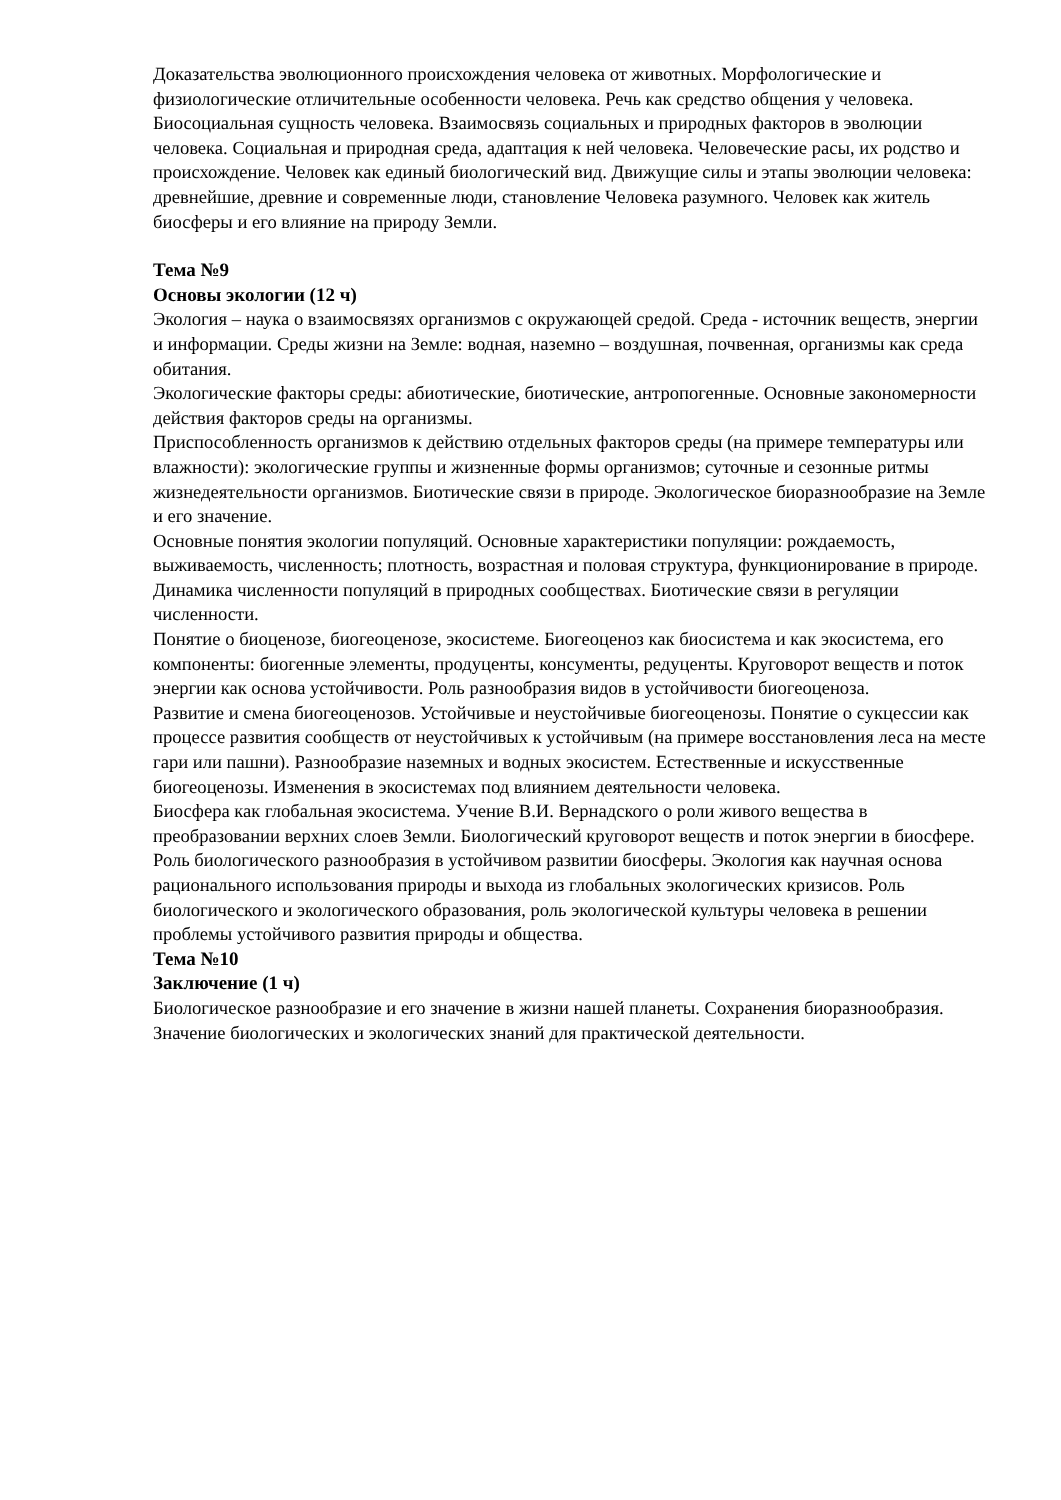Доказательства эволюционного происхождения человека от животных. Морфологические и физиологические отличительные особенности человека. Речь как средство общения у человека. Биосоциальная сущность человека. Взаимосвязь социальных и природных факторов в эволюции человека. Социальная и природная среда, адаптация к ней человека. Человеческие расы, их родство и происхождение. Человек как единый биологический вид. Движущие силы и этапы эволюции человека: древнейшие, древние и современные люди, становление Человека разумного. Человек как житель биосферы и его влияние на природу Земли.
Тема №9
Основы экологии (12 ч)
Экология – наука о взаимосвязях организмов с окружающей средой. Среда - источник веществ, энергии и информации. Среды жизни на Земле: водная, наземно – воздушная, почвенная, организмы как среда обитания.
Экологические факторы среды: абиотические, биотические, антропогенные. Основные закономерности действия факторов среды на организмы.
Приспособленность организмов к действию отдельных факторов среды (на примере температуры или влажности): экологические группы и жизненные формы организмов; суточные и сезонные ритмы жизнедеятельности организмов. Биотические связи в природе. Экологическое биоразнообразие на Земле и его значение.
Основные понятия экологии популяций. Основные характеристики популяции: рождаемость, выживаемость, численность; плотность, возрастная и половая структура, функционирование в природе.
Динамика численности популяций в природных сообществах. Биотические связи в регуляции численности.
Понятие о биоценозе, биогеоценозе, экосистеме. Биогеоценоз как биосистема и как экосистема, его компоненты: биогенные элементы, продуценты, консументы, редуценты. Круговорот веществ и поток энергии как основа устойчивости. Роль разнообразия видов в устойчивости биогеоценоза.
Развитие и смена биогеоценозов. Устойчивые и неустойчивые биогеоценозы. Понятие о сукцессии как процессе развития сообществ от неустойчивых к устойчивым (на примере восстановления леса на месте гари или пашни). Разнообразие наземных и водных экосистем. Естественные и искусственные биогеоценозы. Изменения в экосистемах под влиянием деятельности человека.
Биосфера как глобальная экосистема. Учение В.И. Вернадского о роли живого вещества в преобразовании верхних слоев Земли. Биологический круговорот веществ и поток энергии в биосфере. Роль биологического разнообразия в устойчивом развитии биосферы. Экология как научная основа рационального использования природы и выхода из глобальных экологических кризисов. Роль биологического и экологического образования, роль экологической культуры человека в решении проблемы устойчивого развития природы и общества.
Тема №10
Заключение (1 ч)
Биологическое разнообразие и его значение в жизни нашей планеты. Сохранения биоразнообразия. Значение биологических и экологических знаний для практической деятельности.